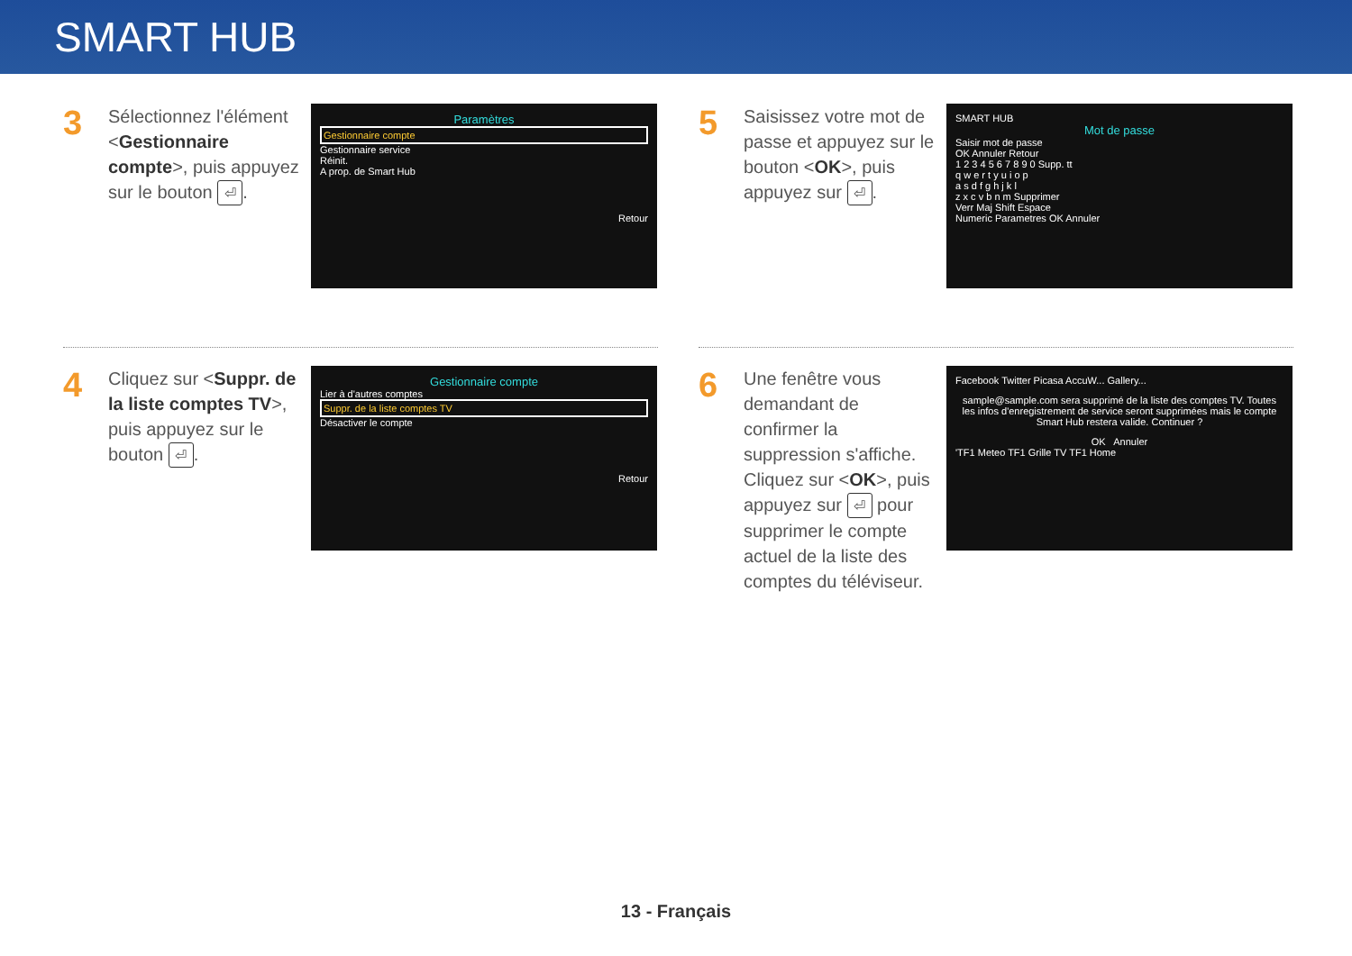SMART HUB
3
Sélectionnez l'élément <Gestionnaire compte>, puis appuyez sur le bouton ⏎.
Paramètres
Gestionnaire compte
Gestionnaire service
Réinit.
A prop. de Smart Hub
Retour
4
Cliquez sur <Suppr. de la liste comptes TV>, puis appuyez sur le bouton ⏎.
Gestionnaire compte
Lier à d'autres comptes
Suppr. de la liste comptes TV
Désactiver le compte
Retour
5
Saisissez votre mot de passe et appuyez sur le bouton <OK>, puis appuyez sur ⏎.
SMART HUB
Mot de passe
Saisir mot de passe
OK Annuler Retour
1 2 3 4 5 6 7 8 9 0 Supp. tt
q w e r t y u i o p
a s d f g h j k l
z x c v b n m Supprimer
Verr Maj Shift Espace
Numeric Parametres OK Annuler
6
Une fenêtre vous demandant de confirmer la suppression s'affiche. Cliquez sur <OK>, puis appuyez sur ⏎ pour supprimer le compte actuel de la liste des comptes du téléviseur.
Facebook Twitter Picasa AccuW... Gallery...
sample@sample.com sera supprimé de la liste des comptes TV. Toutes les infos d'enregistrement de service seront supprimées mais le compte Smart Hub restera valide. Continuer ?
OK Annuler
'TF1 Meteo TF1 Grille TV TF1 Home
13 - Français